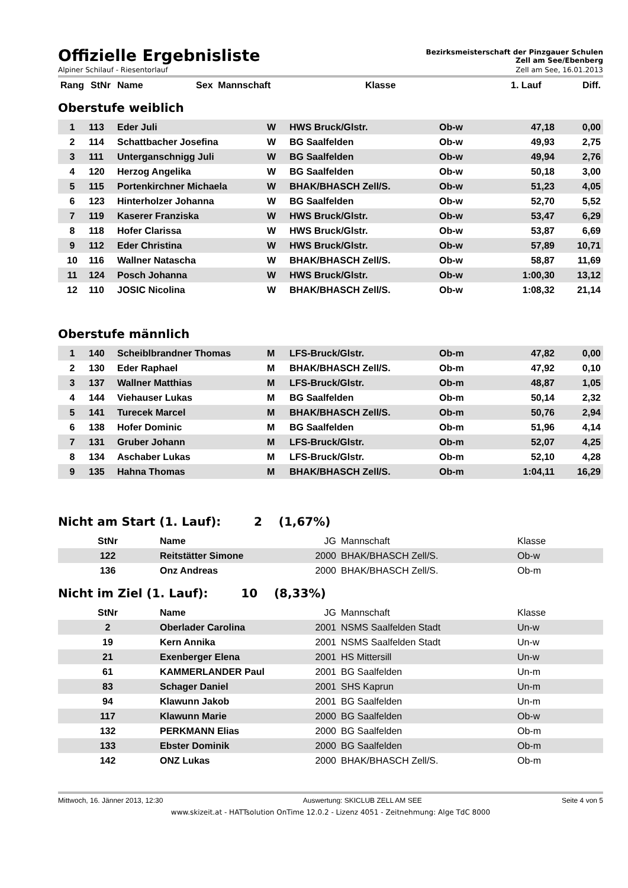Offizielle Ergebnisliste
Bezirksmeisterschaft der Pinzgauer Schulen
Zell am See/Ebenberg
Alpiner Schilauf - Riesentorlauf Zell am See, 16.01.2013
| Rang | StNr | Name | Sex | Mannschaft | Klasse | 1. Lauf | Diff. |
| --- | --- | --- | --- | --- | --- | --- | --- |
Oberstufe weiblich
| 1 | 113 | Eder Juli | W | HWS Bruck/Glstr. | Ob-w | 47,18 | 0,00 |
| 2 | 114 | Schattbacher Josefina | W | BG Saalfelden | Ob-w | 49,93 | 2,75 |
| 3 | 111 | Unterganschnigg Juli | W | BG Saalfelden | Ob-w | 49,94 | 2,76 |
| 4 | 120 | Herzog Angelika | W | BG Saalfelden | Ob-w | 50,18 | 3,00 |
| 5 | 115 | Portenkirchner Michaela | W | BHAK/BHASCH Zell/S. | Ob-w | 51,23 | 4,05 |
| 6 | 123 | Hinterholzer Johanna | W | BG Saalfelden | Ob-w | 52,70 | 5,52 |
| 7 | 119 | Kaserer Franziska | W | HWS Bruck/Glstr. | Ob-w | 53,47 | 6,29 |
| 8 | 118 | Hofer Clarissa | W | HWS Bruck/Glstr. | Ob-w | 53,87 | 6,69 |
| 9 | 112 | Eder Christina | W | HWS Bruck/Glstr. | Ob-w | 57,89 | 10,71 |
| 10 | 116 | Wallner Natascha | W | BHAK/BHASCH Zell/S. | Ob-w | 58,87 | 11,69 |
| 11 | 124 | Posch Johanna | W | HWS Bruck/Glstr. | Ob-w | 1:00,30 | 13,12 |
| 12 | 110 | JOSIC Nicolina | W | BHAK/BHASCH Zell/S. | Ob-w | 1:08,32 | 21,14 |
Oberstufe männlich
| 1 | 140 | Scheiblbrandner Thomas | M | LFS-Bruck/Glstr. | Ob-m | 47,82 | 0,00 |
| 2 | 130 | Eder Raphael | M | BHAK/BHASCH Zell/S. | Ob-m | 47,92 | 0,10 |
| 3 | 137 | Wallner Matthias | M | LFS-Bruck/Glstr. | Ob-m | 48,87 | 1,05 |
| 4 | 144 | Viehauser Lukas | M | BG Saalfelden | Ob-m | 50,14 | 2,32 |
| 5 | 141 | Turecek Marcel | M | BHAK/BHASCH Zell/S. | Ob-m | 50,76 | 2,94 |
| 6 | 138 | Hofer Dominic | M | BG Saalfelden | Ob-m | 51,96 | 4,14 |
| 7 | 131 | Gruber Johann | M | LFS-Bruck/Glstr. | Ob-m | 52,07 | 4,25 |
| 8 | 134 | Aschaber Lukas | M | LFS-Bruck/Glstr. | Ob-m | 52,10 | 4,28 |
| 9 | 135 | Hahna Thomas | M | BHAK/BHASCH Zell/S. | Ob-m | 1:04,11 | 16,29 |
Nicht am Start (1. Lauf): 2 (1,67%)
| StNr | Name | JG | Mannschaft | Klasse |
| --- | --- | --- | --- | --- |
| 122 | Reitstätter Simone | 2000 | BHAK/BHASCH Zell/S. | Ob-w |
| 136 | Onz Andreas | 2000 | BHAK/BHASCH Zell/S. | Ob-m |
Nicht im Ziel (1. Lauf): 10 (8,33%)
| StNr | Name | JG | Mannschaft | Klasse |
| --- | --- | --- | --- | --- |
| 2 | Oberlader Carolina | 2001 | NSMS Saalfelden Stadt | Un-w |
| 19 | Kern Annika | 2001 | NSMS Saalfelden Stadt | Un-w |
| 21 | Exenberger Elena | 2001 | HS Mittersill | Un-w |
| 61 | KAMMERLANDER Paul | 2001 | BG Saalfelden | Un-m |
| 83 | Schager Daniel | 2001 | SHS Kaprun | Un-m |
| 94 | Klawunn Jakob | 2001 | BG Saalfelden | Un-m |
| 117 | Klawunn Marie | 2000 | BG Saalfelden | Ob-w |
| 132 | PERKMANN Elias | 2000 | BG Saalfelden | Ob-m |
| 133 | Ebster Dominik | 2000 | BG Saalfelden | Ob-m |
| 142 | ONZ Lukas | 2000 | BHAK/BHASCH Zell/S. | Ob-m |
Mittwoch, 16. Jänner 2013, 12:30 Auswertung: SKICLUB ZELL AM SEE Seite 4 von 5
www.skizeit.at - HATTsolution OnTime 12.0.2 - Lizenz 4051 - Zeitnehmung: Alge TdC 8000